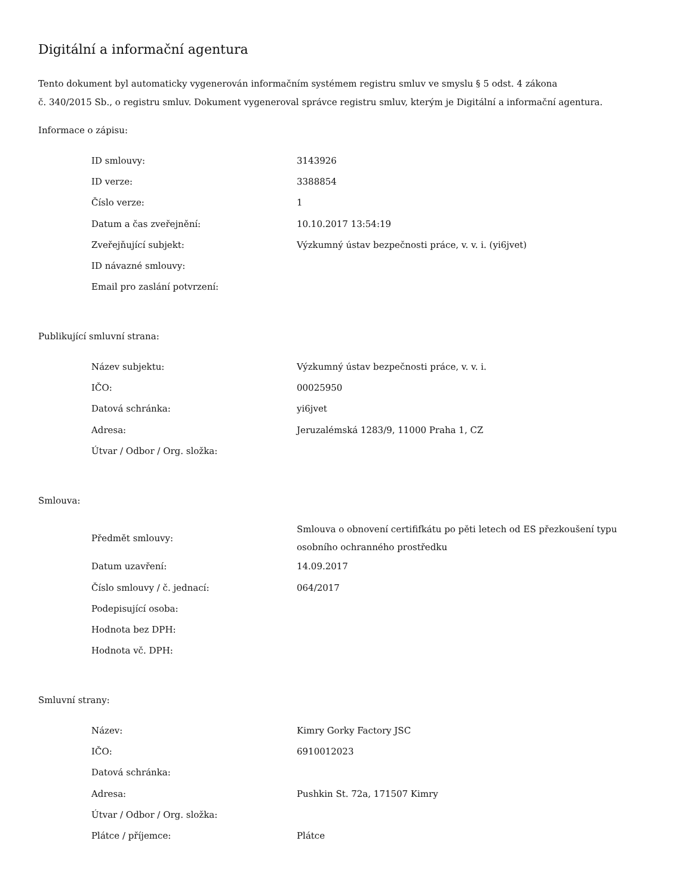Digitální a informační agentura
Tento dokument byl automaticky vygenerován informačním systémem registru smluv ve smyslu § 5 odst. 4 zákona
č. 340/2015 Sb., o registru smluv. Dokument vygeneroval správce registru smluv, kterým je Digitální a informační agentura.
Informace o zápisu:
| ID smlouvy: | 3143926 |
| ID verze: | 3388854 |
| Číslo verze: | 1 |
| Datum a čas zveřejnění: | 10.10.2017 13:54:19 |
| Zveřejňující subjekt: | Výzkumný ústav bezpečnosti práce, v. v. i. (yi6jvet) |
| ID návazné smlouvy: | |
| Email pro zaslání potvrzení: | |
Publikující smluvní strana:
| Název subjektu: | Výzkumný ústav bezpečnosti práce, v. v. i. |
| IČO: | 00025950 |
| Datová schránka: | yi6jvet |
| Adresa: | Jeruzalémská 1283/9, 11000 Praha 1, CZ |
| Útvar / Odbor / Org. složka: | |
Smlouva:
| Předmět smlouvy: | Smlouva o obnovení certififkátu po pěti letech od ES přezkoušení typu osobního ochranného prostředku |
| Datum uzavření: | 14.09.2017 |
| Číslo smlouvy / č. jednací: | 064/2017 |
| Podepisující osoba: | |
| Hodnota bez DPH: | |
| Hodnota vč. DPH: | |
Smluvní strany:
| Název: | Kimry Gorky Factory JSC |
| IČO: | 6910012023 |
| Datová schránka: | |
| Adresa: | Pushkin St. 72a, 171507 Kimry |
| Útvar / Odbor / Org. složka: | |
| Plátce / příjemce: | Plátce |